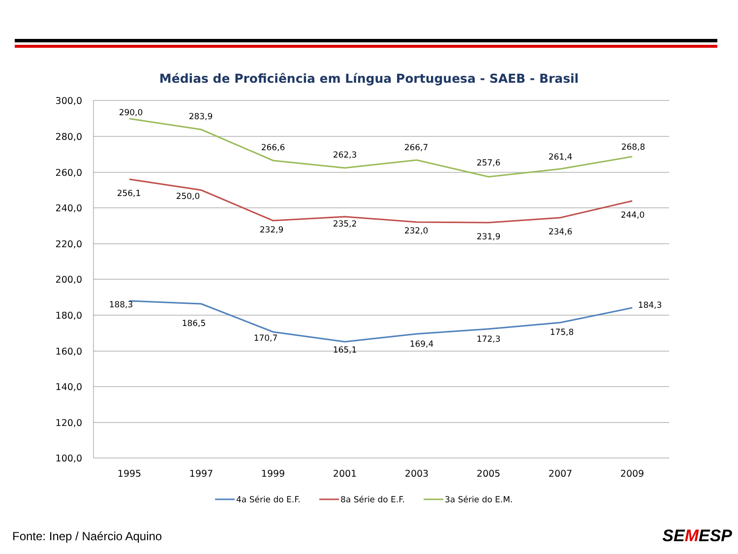Médias de Proficiência em Língua Portuguesa - SAEB - Brasil
300,0
280,0
260,0
240,0
220,0
200,0
180,0
160,0
140,0
120,0
100,0
1995
1997
1999
2001
2003
2005
2007
2009
290,0
283,9
266,6
262,3
266,7
257,6
261,4
268,8
256,1
250,0
232,9
235,2
232,0
231,9
234,6
244,0
188,3
186,5
170,7
165,1
169,4
172,3
175,8
184,3
4a Série do E.F.
8a Série do E.F.
3a Série do E.M.
Fonte: Inep / Naércio Aquino SEMESP